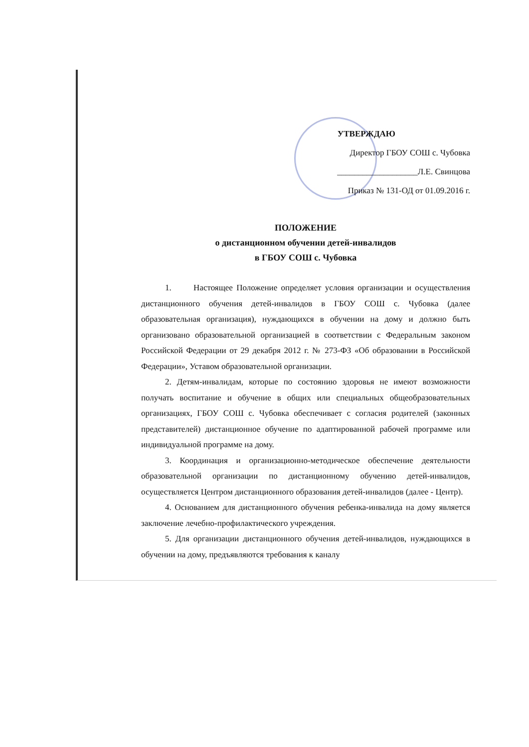УТВЕРЖДАЮ
Директор ГБОУ СОШ с. Чубовка
___________________Л.Е. Свинцова
Приказ № 131-ОД от 01.09.2016 г.
ПОЛОЖЕНИЕ
о дистанционном обучении детей-инвалидов
в ГБОУ СОШ с. Чубовка
1. Настоящее Положение определяет условия организации и осуществления дистанционного обучения детей-инвалидов в ГБОУ СОШ с. Чубовка (далее образовательная организация), нуждающихся в обучении на дому и должно быть организовано образовательной организацией в соответствии с Федеральным законом Российской Федерации от 29 декабря 2012 г. № 273-ФЗ «Об образовании в Российской Федерации», Уставом образовательной организации.
2. Детям-инвалидам, которые по состоянию здоровья не имеют возможности получать воспитание и обучение в общих или специальных общеобразовательных организациях, ГБОУ СОШ с. Чубовка обеспечивает с согласия родителей (законных представителей) дистанционное обучение по адаптированной рабочей программе или индивидуальной программе на дому.
3. Координация и организационно-методическое обеспечение деятельности образовательной организации по дистанционному обучению детей-инвалидов, осуществляется Центром дистанционного образования детей-инвалидов (далее - Центр).
4. Основанием для дистанционного обучения ребенка-инвалида на дому является заключение лечебно-профилактического учреждения.
5. Для организации дистанционного обучения детей-инвалидов, нуждающихся в обучении на дому, предъявляются требования к каналу